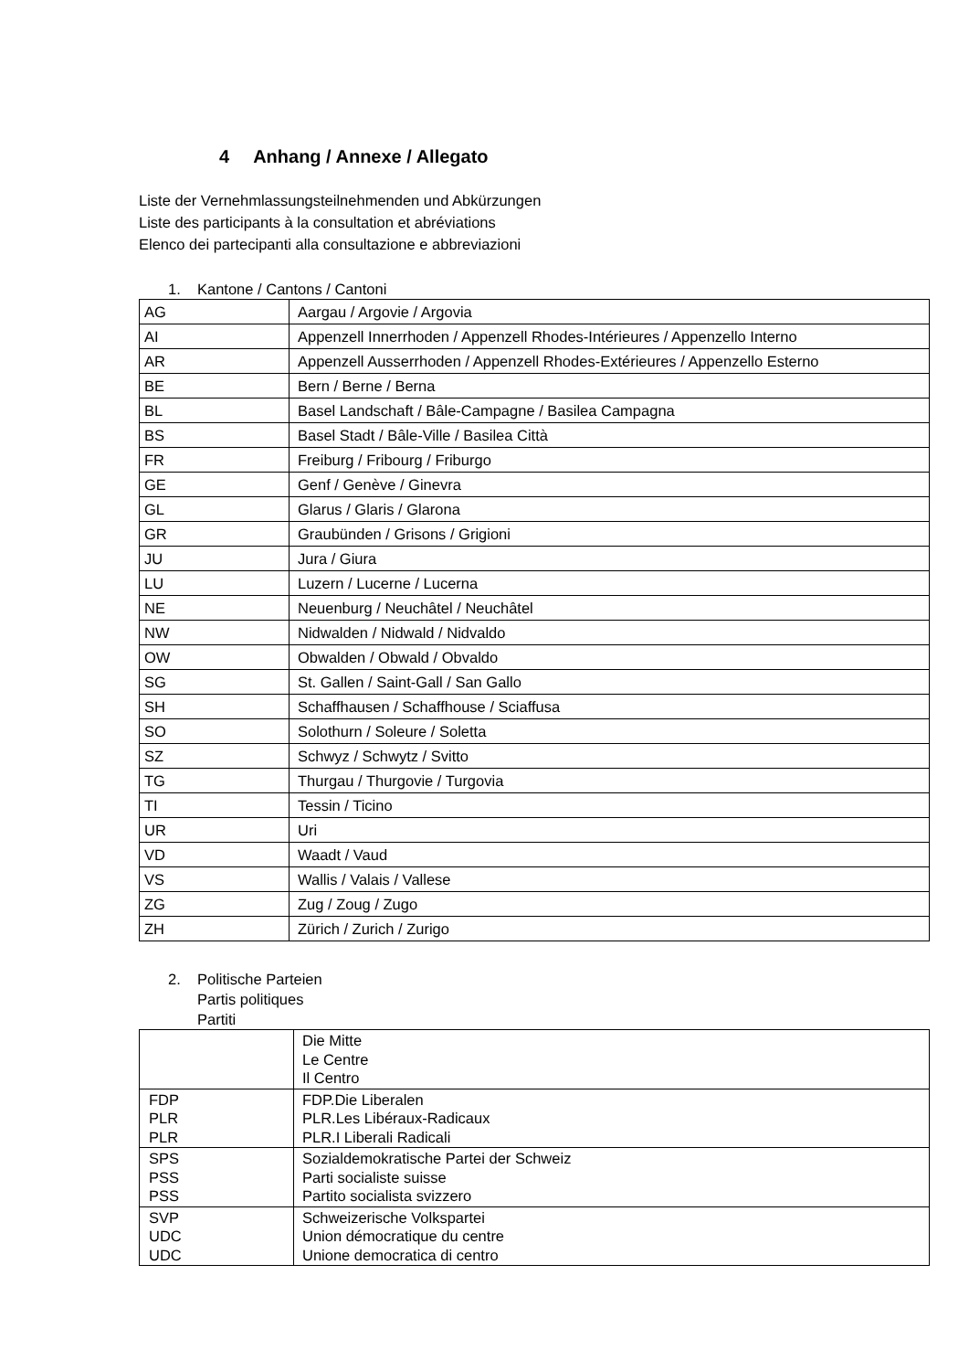4 Anhang / Annexe / Allegato
Liste der Vernehmlassungsteilnehmenden und Abkürzungen
Liste des participants à la consultation et abréviations
Elenco dei partecipanti alla consultazione e abbreviazioni
1. Kantone / Cantons / Cantoni
| AG | Aargau / Argovie / Argovia |
| AI | Appenzell Innerrhoden / Appenzell Rhodes-Intérieures / Appenzello Interno |
| AR | Appenzell Ausserrhoden / Appenzell Rhodes-Extérieures / Appenzello Esterno |
| BE | Bern / Berne / Berna |
| BL | Basel Landschaft / Bâle-Campagne / Basilea Campagna |
| BS | Basel Stadt / Bâle-Ville / Basilea Città |
| FR | Freiburg / Fribourg / Friburgo |
| GE | Genf / Genève / Ginevra |
| GL | Glarus / Glaris / Glarona |
| GR | Graubünden / Grisons / Grigioni |
| JU | Jura / Giura |
| LU | Luzern / Lucerne / Lucerna |
| NE | Neuenburg / Neuchâtel / Neuchâtel |
| NW | Nidwalden / Nidwald / Nidvaldo |
| OW | Obwalden / Obwald / Obvaldo |
| SG | St. Gallen / Saint-Gall / San Gallo |
| SH | Schaffhausen / Schaffhouse / Sciaffusa |
| SO | Solothurn / Soleure / Soletta |
| SZ | Schwyz / Schwytz / Svitto |
| TG | Thurgau / Thurgovie / Turgovia |
| TI | Tessin / Ticino |
| UR | Uri |
| VD | Waadt / Vaud |
| VS | Wallis / Valais / Vallese |
| ZG | Zug / Zoug / Zugo |
| ZH | Zürich / Zurich / Zurigo |
2. Politische Parteien
Partis politiques
Partiti
| | Die Mitte Le Centre Il Centro |
| FDP PLR PLR | FDP.Die Liberalen PLR.Les Libéraux-Radicaux PLR.I Liberali Radicali |
| SPS PSS PSS | Sozialdemokratische Partei der Schweiz Parti socialiste suisse Partito socialista svizzero |
| SVP UDC UDC | Schweizerische Volkspartei Union démocratique du centre Unione democratica di centro |